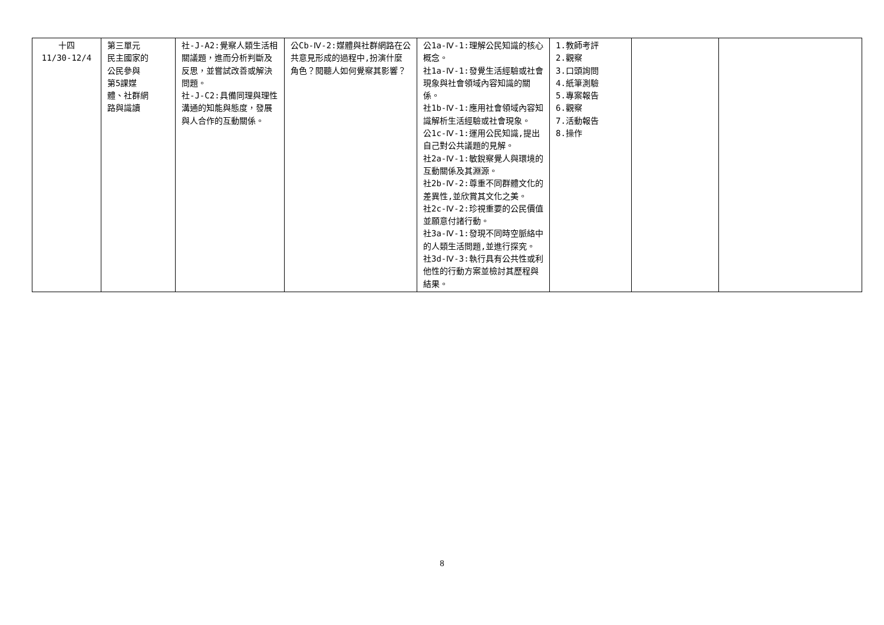| 十四 11/30-12/4 | 第三單元 民主國家的 公民參與 第5課媒 體、社群網 路與識讀 | 社-J-A2:覺察人類生活相關議題，進而分析判斷及反思，並嘗試改善或解決問題。 社-J-C2:具備同理與理性溝通的知能與態度，發展與人合作的互動關係。 | 公Cb-Ⅳ-2:媒體與社群網路在公共意見形成的過程中,扮演什麼角色？閱聽人如何覺察其影響？ | 公1a-Ⅳ-1:理解公民知識的核心概念。 社1a-Ⅳ-1:發覺生活經驗或社會現象與社會領域內容知識的關係。 社1b-Ⅳ-1:應用社會領域內容知識解析生活經驗或社會現象。 公1c-Ⅳ-1:運用公民知識,提出自己對公共議題的見解。 社2a-Ⅳ-1:敏銳察覺人與環境的互動關係及其淵源。 社2b-Ⅳ-2:尊重不同群體文化的差異性,並欣賞其文化之美。 社2c-Ⅳ-2:珍視重要的公民價值並願意付諸行動。 社3a-Ⅳ-1:發現不同時空脈絡中的人類生活問題,並進行探究。 社3d-Ⅳ-3:執行具有公共性或利他性的行動方案並檢討其歷程與結果。 | 1.教師考評 2.觀察 3.口頭詢問 4.紙筆測驗 5.專案報告 6.觀察 7.活動報告 8.操作 | | |
8